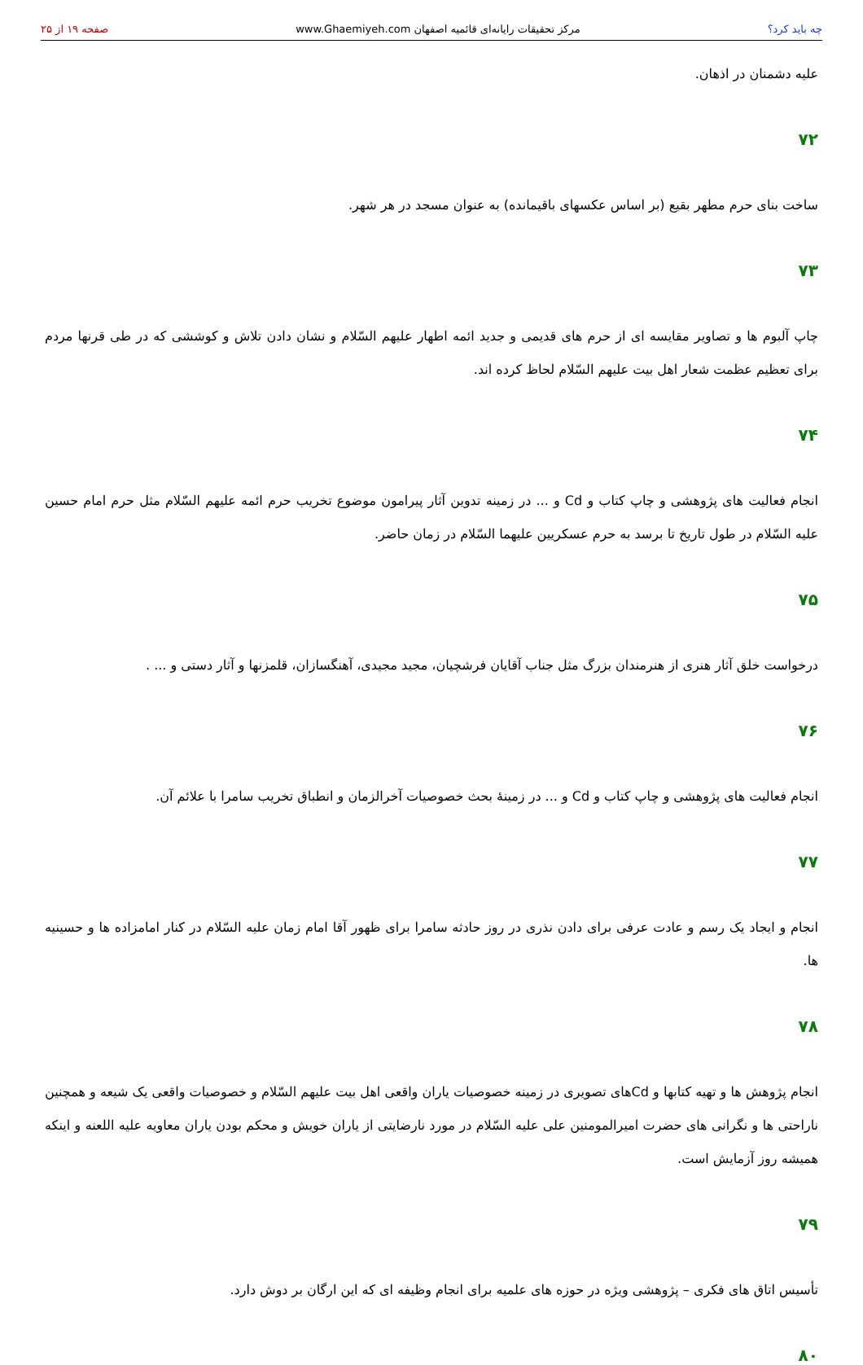چه باید کرد؟ مرکز تحقیقات رایانه‌ای قائمیه اصفهان www.Ghaemiyeh.com صفحه ۱۹ از ۲۵
علیه دشمنان در اذهان.
۷۲
ساخت بنای حرم مطهر بقیع (بر اساس عکسهای باقیمانده) به عنوان مسجد در هر شهر.
۷۳
چاپ آلبوم ها و تصاویر مقایسه ای از حرم های قدیمی و جدید ائمه اطهار علیهم السّلام و نشان دادن تلاش و کوششی که در طی قرنها مردم برای تعظیم عظمت شعار اهل بیت علیهم السّلام لحاظ کرده اند.
۷۴
انجام فعالیت های پژوهشی و چاپ کتاب و Cd و ... در زمینه تدوین آثار پیرامون موضوع تخریب حرم ائمه علیهم السّلام مثل حرم امام حسین علیه السّلام در طول تاریخ تا برسد به حرم عسکریین علیهما السّلام در زمان حاضر.
۷۵
درخواست خلق آثار هنری از هنرمندان بزرگ مثل جناب آقایان فرشچیان، مجید مجیدی، آهنگسازان، قلمزنها و آثار دستی و ... .
۷۶
انجام فعالیت های پژوهشی و چاپ کتاب و Cd و ... در زمینهٔ بحث خصوصیات آخرالزمان و انطباق تخریب سامرا با علائم آن.
۷۷
انجام و ایجاد یک رسم و عادت عرفی برای دادن نذری در روز حادثه سامرا برای ظهور آقا امام زمان علیه السّلام در کنار امامزاده ها و حسینیه ها.
۷۸
انجام پژوهش ها و تهیه کتابها و Cdهای تصویری در زمینه خصوصیات یاران واقعی اهل بیت علیهم السّلام و خصوصیات واقعی یک شیعه و همچنین ناراحتی ها و نگرانی های حضرت امیرالمومنین علی علیه السّلام در مورد نارضایتی از یاران خویش و محکم بودن یاران معاویه علیه اللعنه و اینکه همیشه روز آزمایش است.
۷۹
تأسیس اتاق های فکری – پژوهشی ویژه در حوزه های علمیه برای انجام وظیفه ای که این ارگان بر دوش دارد.
۸۰